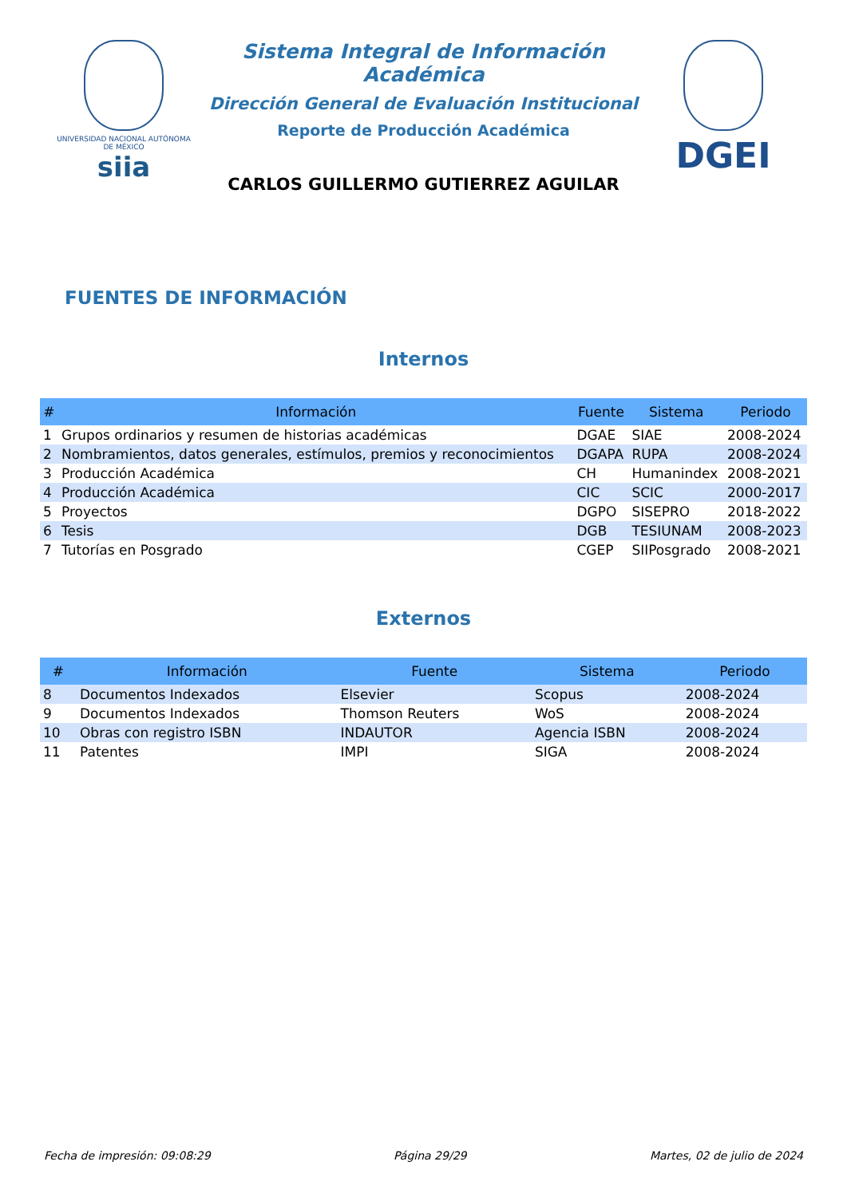UNIVERSIDAD NACIONAL AUTÓNOMA DE MÉXICO
siia
Sistema Integral de Información Académica
Dirección General de Evaluación Institucional
Reporte de Producción Académica
CARLOS GUILLERMO GUTIERREZ AGUILAR
DGEI
FUENTES DE INFORMACIÓN
Internos
| # | Información | Fuente | Sistema | Periodo |
| --- | --- | --- | --- | --- |
| 1 | Grupos ordinarios y resumen de historias académicas | DGAE | SIAE | 2008-2024 |
| 2 | Nombramientos, datos generales, estímulos, premios y reconocimientos | DGAPA | RUPA | 2008-2024 |
| 3 | Producción Académica | CH | Humanindex | 2008-2021 |
| 4 | Producción Académica | CIC | SCIC | 2000-2017 |
| 5 | Proyectos | DGPO | SISEPRO | 2018-2022 |
| 6 | Tesis | DGB | TESIUNAM | 2008-2023 |
| 7 | Tutorías en Posgrado | CGEP | SIIPosgrado | 2008-2021 |
Externos
| # | Información | Fuente | Sistema | Periodo |
| --- | --- | --- | --- | --- |
| 8 | Documentos Indexados | Elsevier | Scopus | 2008-2024 |
| 9 | Documentos Indexados | Thomson Reuters | WoS | 2008-2024 |
| 10 | Obras con registro ISBN | INDAUTOR | Agencia ISBN | 2008-2024 |
| 11 | Patentes | IMPI | SIGA | 2008-2024 |
Fecha de impresión: 09:08:29 Página 29/29 Martes, 02 de julio de 2024